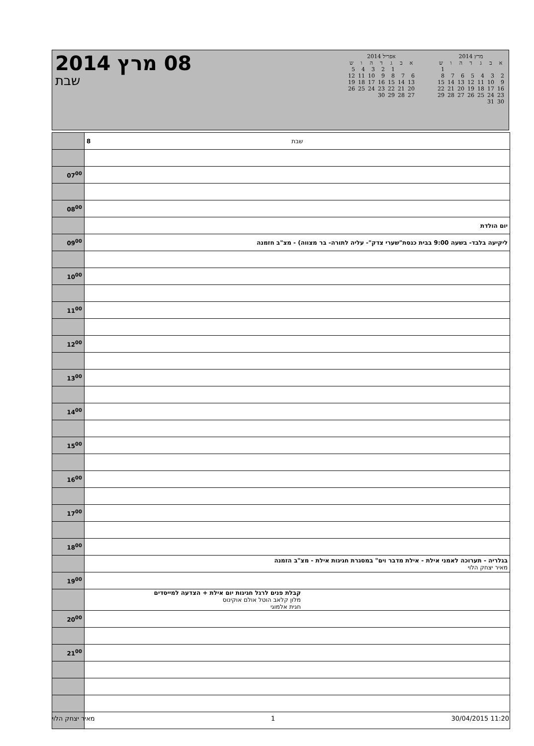08 מרץ 2014
שבת
מרץ 2014
| א | ב | ג | ד | ה | ו | ש |
| --- | --- | --- | --- | --- | --- | --- |
| | | | | | | 1 |
| 2 | 3 | 4 | 5 | 6 | 7 | 8 |
| 9 | 10 | 11 | 12 | 13 | 14 | 15 |
| 16 | 17 | 18 | 19 | 20 | 21 | 22 |
| 23 | 24 | 25 | 26 | 27 | 28 | 29 |
| 30 | 31 | | | | | |
אפריל 2014
| א | ב | ג | ד | ה | ו | ש |
| --- | --- | --- | --- | --- | --- | --- |
| | | 1 | 2 | 3 | 4 | 5 |
| 6 | 7 | 8 | 9 | 10 | 11 | 12 |
| 13 | 14 | 15 | 16 | 17 | 18 | 19 |
| 20 | 21 | 22 | 23 | 24 | 25 | 26 |
| 27 | 28 | 29 | 30 | | | |
| | 8 שבת |
| 07<sup>00</sup> | |
| 08<sup>00</sup> | |
| | יום הולדת |
| 09<sup>00</sup> | ליקיעה בלבד- בשעה 9:00 בבית כנסת"שערי צדק"- עליה לתורה- בר מצווה) - מצ"ב חזמנה |
| 10<sup>00</sup> | |
| 11<sup>00</sup> | |
| 12<sup>00</sup> | |
| 13<sup>00</sup> | |
| 14<sup>00</sup> | |
| 15<sup>00</sup> | |
| 16<sup>00</sup> | |
| 17<sup>00</sup> | |
| 18<sup>00</sup> | |
| | בגלריה - תערוכה לאמני אילת - אילת מדבר וים" במסגרת חגיגות אילת - מצ"ב הזמנה מאיר יצחק הלוי |
| 19<sup>00</sup> | |
| | קבלת פנים לרגל חגיגות יום אילת + הצדעה למייסדים מלון קלאב הוטל אולם אוקינוס חגית אלמוגי |
| 20<sup>00</sup> | |
| 21<sup>00</sup> | |
מאיר יצחק הלוי 1 30/04/2015 11:20